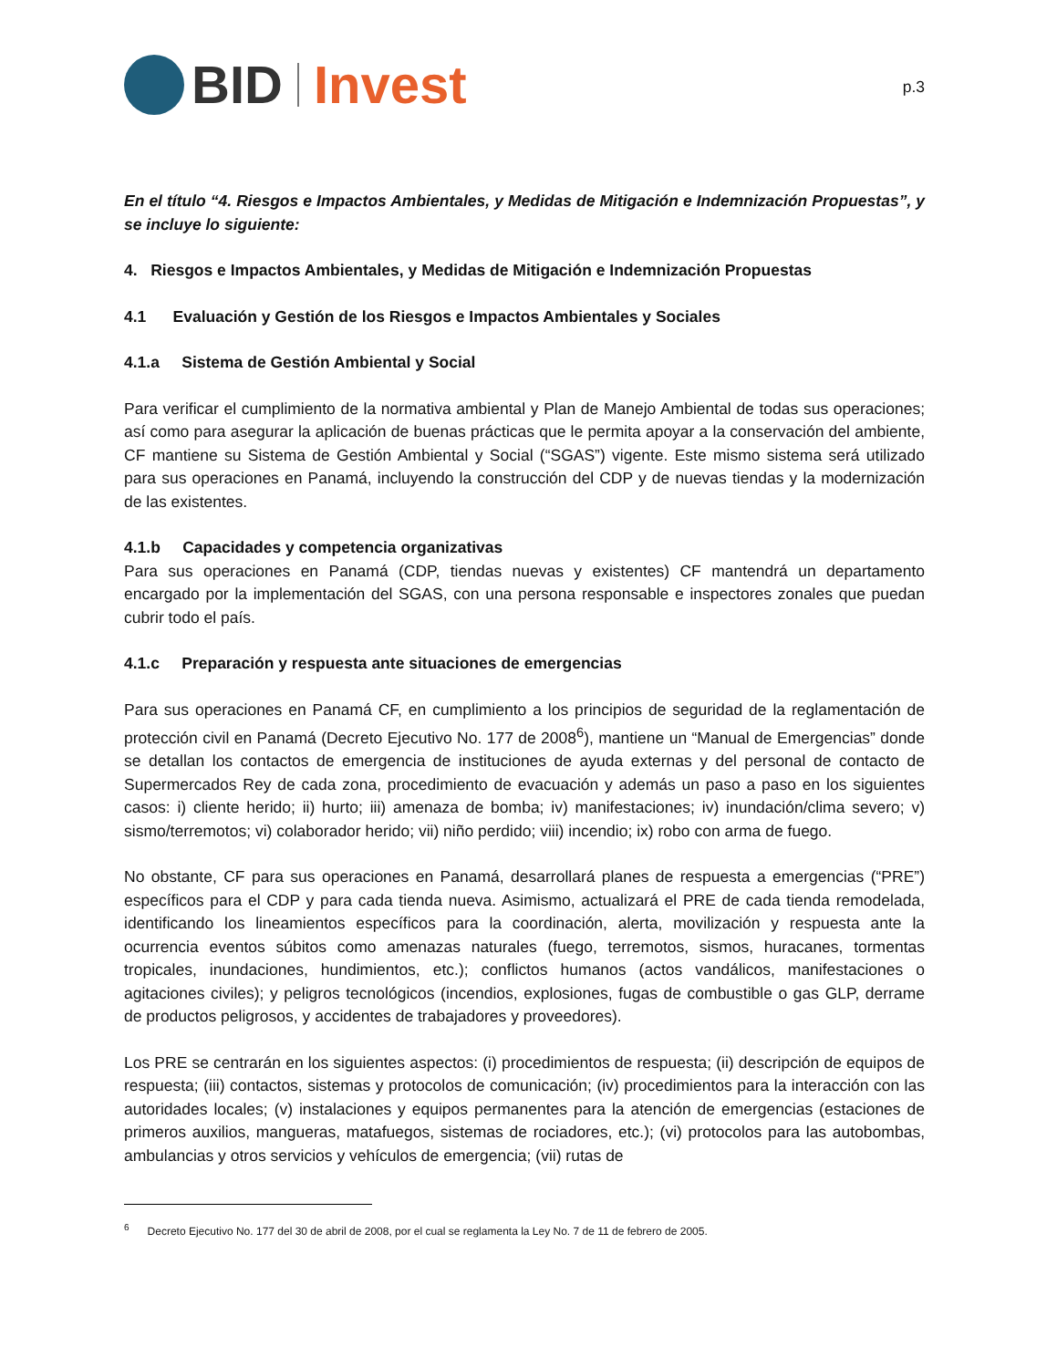BID Invest
p.3
En el título “4. Riesgos e Impactos Ambientales, y Medidas de Mitigación e Indemnización Propuestas”, y se incluye lo siguiente:
4. Riesgos e Impactos Ambientales, y Medidas de Mitigación e Indemnización Propuestas
4.1 Evaluación y Gestión de los Riesgos e Impactos Ambientales y Sociales
4.1.a Sistema de Gestión Ambiental y Social
Para verificar el cumplimiento de la normativa ambiental y Plan de Manejo Ambiental de todas sus operaciones; así como para asegurar la aplicación de buenas prácticas que le permita apoyar a la conservación del ambiente, CF mantiene su Sistema de Gestión Ambiental y Social (“SGAS”) vigente. Este mismo sistema será utilizado para sus operaciones en Panamá, incluyendo la construcción del CDP y de nuevas tiendas y la modernización de las existentes.
4.1.b Capacidades y competencia organizativas
Para sus operaciones en Panamá (CDP, tiendas nuevas y existentes) CF mantendrá un departamento encargado por la implementación del SGAS, con una persona responsable e inspectores zonales que puedan cubrir todo el país.
4.1.c Preparación y respuesta ante situaciones de emergencias
Para sus operaciones en Panamá CF, en cumplimiento a los principios de seguridad de la reglamentación de protección civil en Panamá (Decreto Ejecutivo No. 177 de 2008<sup>6</sup>), mantiene un “Manual de Emergencias” donde se detallan los contactos de emergencia de instituciones de ayuda externas y del personal de contacto de Supermercados Rey de cada zona, procedimiento de evacuación y además un paso a paso en los siguientes casos: i) cliente herido; ii) hurto; iii) amenaza de bomba; iv) manifestaciones; iv) inundación/clima severo; v) sismo/terremotos; vi) colaborador herido; vii) niño perdido; viii) incendio; ix) robo con arma de fuego.
No obstante, CF para sus operaciones en Panamá, desarrollará planes de respuesta a emergencias (“PRE”) específicos para el CDP y para cada tienda nueva. Asimismo, actualizará el PRE de cada tienda remodelada, identificando los lineamientos específicos para la coordinación, alerta, movilización y respuesta ante la ocurrencia eventos súbitos como amenazas naturales (fuego, terremotos, sismos, huracanes, tormentas tropicales, inundaciones, hundimientos, etc.); conflictos humanos (actos vandálicos, manifestaciones o agitaciones civiles); y peligros tecnológicos (incendios, explosiones, fugas de combustible o gas GLP, derrame de productos peligrosos, y accidentes de trabajadores y proveedores).
Los PRE se centrarán en los siguientes aspectos: (i) procedimientos de respuesta; (ii) descripción de equipos de respuesta; (iii) contactos, sistemas y protocolos de comunicación; (iv) procedimientos para la interacción con las autoridades locales; (v) instalaciones y equipos permanentes para la atención de emergencias (estaciones de primeros auxilios, mangueras, matafuegos, sistemas de rociadores, etc.); (vi) protocolos para las autobombas, ambulancias y otros servicios y vehículos de emergencia; (vii) rutas de
<sup>6</sup> Decreto Ejecutivo No. 177 del 30 de abril de 2008, por el cual se reglamenta la Ley No. 7 de 11 de febrero de 2005.